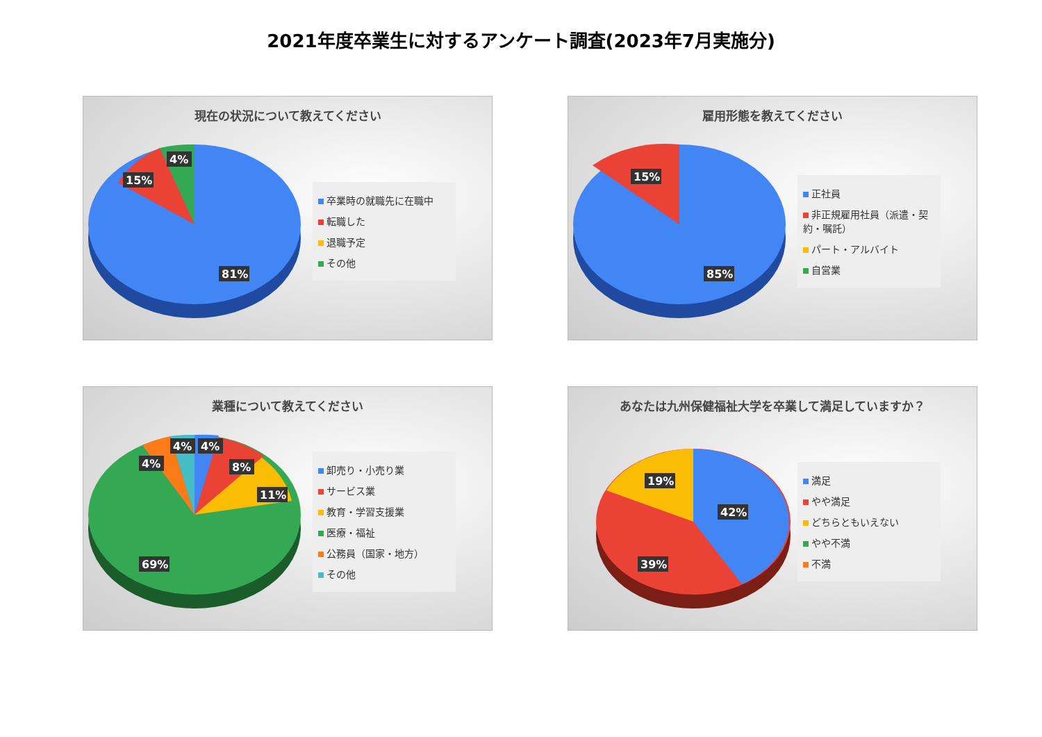2021年度卒業生に対するアンケート調査(2023年7月実施分)
現在の状況について教えてください
4%
15%
81%
卒業時の就職先に在職中
転職した
退職予定
その他
雇用形態を教えてください
15%
85%
正社員
非正規雇用社員（派遣・契約・嘱託）
パート・アルバイト
自営業
業種について教えてください
4%
4%
4%
8%
11%
69%
卸売り・小売り業
サービス業
教育・学習支援業
医療・福祉
公務員（国家・地方）
その他
あなたは九州保健福祉大学を卒業して満足していますか？
19%
42%
39%
満足
やや満足
どちらともいえない
やや不満
不満